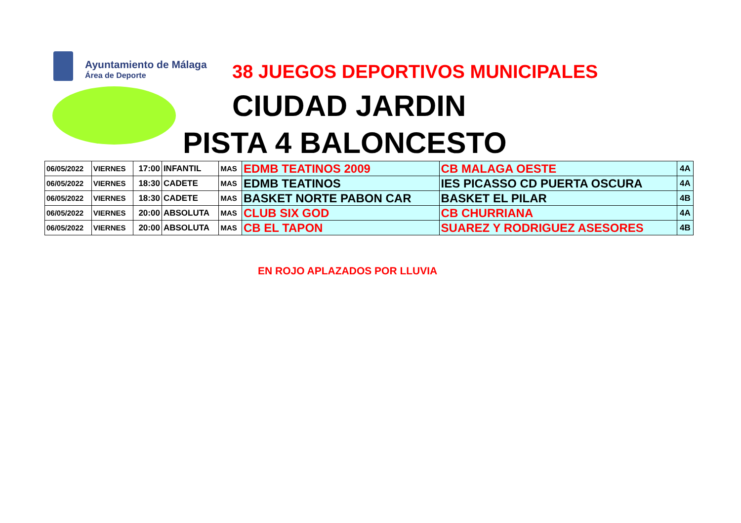Ayuntamiento de Málaga
Área de Deporte
38 JUEGOS DEPORTIVOS MUNICIPALES
CIUDAD JARDIN
PISTA 4 BALONCESTO
| 06/05/2022 | VIERNES | 17:00 | INFANTIL | MAS | EDMB TEATINOS 2009 | CB MALAGA OESTE | 4A |
| 06/05/2022 | VIERNES | 18:30 | CADETE | MAS | EDMB TEATINOS | IES PICASSO CD PUERTA OSCURA | 4A |
| 06/05/2022 | VIERNES | 18:30 | CADETE | MAS | BASKET NORTE PABON CAR | BASKET EL PILAR | 4B |
| 06/05/2022 | VIERNES | 20:00 | ABSOLUTA | MAS | CLUB SIX GOD | CB CHURRIANA | 4A |
| 06/05/2022 | VIERNES | 20:00 | ABSOLUTA | MAS | CB EL TAPON | SUAREZ Y RODRIGUEZ ASESORES | 4B |
EN ROJO APLAZADOS POR LLUVIA